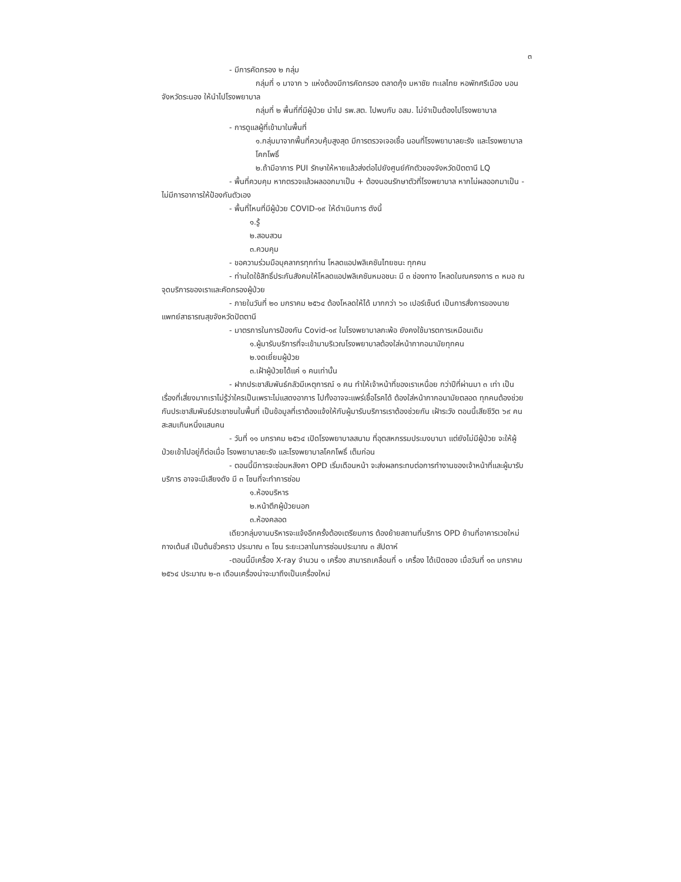๓
- มีการคัดกรอง ๒ กลุ่ม
กลุ่มที่ ๑ มาจาก ๖ แห่งต้องมีการคัดกรอง ตลาดกุ้ง มหาชัย ทะเลไทย หอพักศรีเมือง บอนจังหวัดระนอง ให้นำไปโรงพยาบาล
กลุ่มที่ ๒ พื้นที่ที่มีผู้ป่วย นำไป รพ.สต. ไปพบกับ อสม. ไม่จำเป็นต้องไปโรงพยาบาล
- การดูแลผู้ที่เข้ามาในพื้นที่
๑.กลุ่มมาจากพื้นที่ควบคุ้มสูงสุด มีการตรวจเจอเชื้อ นอนที่โรงพยาบาลยะรัง และโรงพยาบาลโคกโพธิ์
๒.ถ้ามีอาการ PUI รักษาให้หายแล้วส่งต่อไปยังศูนย์กักตัวของจังหวัดปัตตานี LQ
- พื้นที่ควบคุม หากตรวจแล้วผลออกมาเป็น + ต้องนอนรักษาตัวที่โรงพยาบาล หากไม่ผลออกมาเป็น - ไม่มีการอาการให้ป้องกันตัวเอง
- พื้นที่ไหนที่มีผู้ป่วย COVID-๑๙ ให้ดำเนินการ ดังนี้
๑.รู้
๒.สอบสวน
๓.ควบคุม
- ขอความร่วมมือบุคลากรทุกท่าน โหลดแอปพลิเคชันไทยชนะ ทุกคน
- ท่านใดใช้สิทธิ์ประกันสังคมให้โหลดแอปพลิเคชันหมอชนะ มี ๓ ช่องทาง โหลดในณครงการ ๓ หมอ ณจุดบริการของเราและคัดกรองผู้ป่วย
- ภายในวันที่ ๒๐ มกราคม ๒๕๖๔ ต้องโหลดให้ได้ มากกว่า ๖๐ เปอร์เซ็นต์ เป็นการสั่งการของนายแพทย์สาธารณสุขจังหวัดปัตตานี
- มาตรการในการป้องกัน Covid-๑๙ ในโรงพยาบาลกะพ้อ ยังคงใช้มารตการเหมือนเดิม
๑.ผู้มารับบริการที่จะเข้ามาบริเวณโรงพยาบาลต้องใส่หน้ากากอนามัยทุกคน
๒.งดเยี่ยมผู้ป่วย
๓.เฝ้าผู้ป่วยได้แค่ ๑ คนเท่านั้น
- ฝากประชาสัมพันธ์กลัวมีเหตุการณ์ ๑ คน ทำให้เจ้าหน้าที่ของเราเหนื่อย กว่าปีที่ผ่านมา ๓ เท่า เป็นเรื่องที่เสี่ยงมากเราไม่รู้ว่าใครเป็นเพราะไม่แสดงอาการ ไปทั้งอาจจะแพร่เชื้อโรคได้ ต้องใส่หน้ากากอนามัยตลอด ทุกคนต้องช่วยกันประชาสัมพันธ์ประชาชนในพื้นที่ เป็นข้อมูลที่เราต้องแจ้งให้กับผู้มารับบริการเราต้องช่วยกัน เฝ้าระวัง ตอนนี้เสียชีวิต ๖๙ คน สะสมเกินหนึ่งแสนคน
- วันที่ ๑๑ มกราคม ๒๕๖๔ เปิดโรงพยาบาลสนาม ที่อุตสหกรรมประมงบานา แต่ยังไม่มีผู้ป่วย จะให้ผู้ป่วยเข้าไปอยู่ก็ต่อเมื่อ โรงพยาบาลยะรัง และโรงพยาบาลโคกโพธิ์ เต็มก่อน
- ตอนนี้มีการจะซ่อมหลังคา OPD เริ่มเดือนหน้า จะส่งผลกระทบต่อการทำงานของเจ้าหน้าที่และผู้มารับบริการ อาจจะมีเสียงดัง มี ๓ โซนที่จะทำการซ่อม
๑.ห้องบริหาร
๒.หน้าตึกผู้ป่วยนอก
๓.ห้องคลอด
เดียวกลุ่มงานบริหารจะแจ้งอีกครั้งต้องเตรียมการ ต้องย้ายสถานที่บริการ OPD ย้านที่อาคารเวชใหม่ กางเต้นส์ เป็นต้นชั่วคราว ประมาณ ๓ โซน ระยะเวลาในการซ่อมประมาณ ๓ สัปดาห์
-ตอนนี้มีเครื่อง X-ray จำนวน ๑ เครื่อง สามารถเคลื่อนที่ ๑ เครื่อง ได้เปิดซอง เมื่อวันที่ ๑๓ มกราคม ๒๕๖๔ ประมาณ ๒-๓ เดือนเครื่องน่าจะมาถึงเป็นเครื่องใหม่